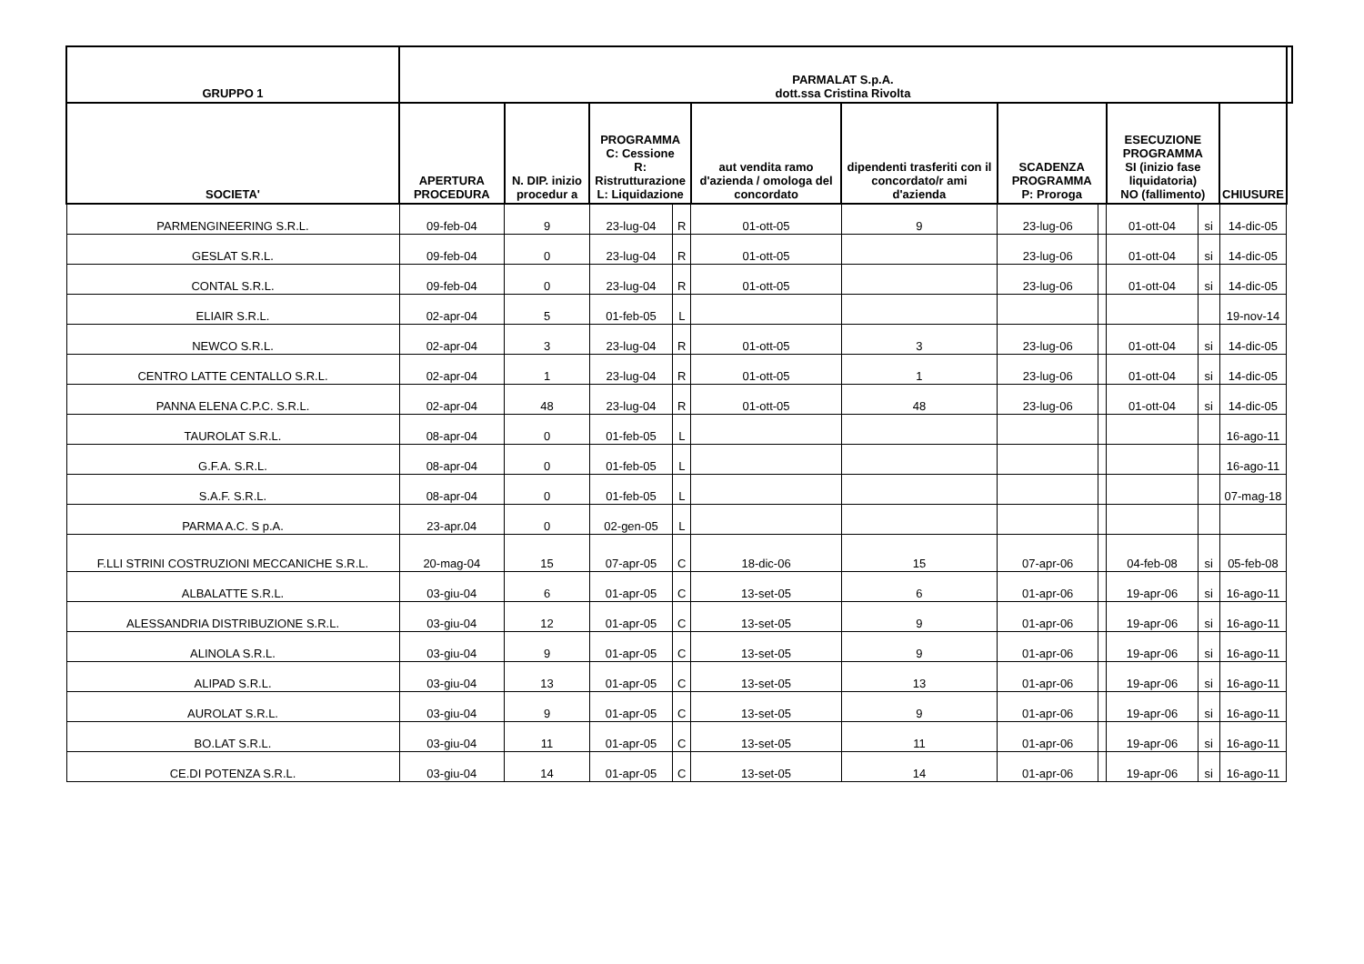| GRUPPO 1 | PARMALAT S.p.A. dott.ssa Cristina Rivolta | | | | | | | | | | | |
| --- | --- | --- | --- | --- | --- | --- | --- | --- | --- | --- | --- | --- |
| SOCIETA' | APERTURA PROCEDURA | N. DIP. inizio procedur a | PROGRAMMA C: Cessione R: Ristrutturazione L: Liquidazione | | aut vendita ramo d'azienda / omologa del concordato | dipendenti trasferiti con il concordato/r ami d'azienda | SCADENZA PROGRAMMA P: Proroga | | ESECUZIONE PROGRAMMA SI (inizio fase liquidatoria) NO (fallimento) | | CHIUSURE | |
| PARMENGINEERING S.R.L. | 09-feb-04 | 9 | 23-lug-04 | R | 01-ott-05 | 9 | 23-lug-06 | | 01-ott-04 | si | 14-dic-05 | |
| GESLAT S.R.L. | 09-feb-04 | 0 | 23-lug-04 | R | 01-ott-05 | | 23-lug-06 | | 01-ott-04 | si | 14-dic-05 | |
| CONTAL S.R.L. | 09-feb-04 | 0 | 23-lug-04 | R | 01-ott-05 | | 23-lug-06 | | 01-ott-04 | si | 14-dic-05 | |
| ELIAIR S.R.L. | 02-apr-04 | 5 | 01-feb-05 | L | | | | | | | 19-nov-14 | |
| NEWCO S.R.L. | 02-apr-04 | 3 | 23-lug-04 | R | 01-ott-05 | 3 | 23-lug-06 | | 01-ott-04 | si | 14-dic-05 | |
| CENTRO LATTE CENTALLO S.R.L. | 02-apr-04 | 1 | 23-lug-04 | R | 01-ott-05 | 1 | 23-lug-06 | | 01-ott-04 | si | 14-dic-05 | |
| PANNA ELENA C.P.C. S.R.L. | 02-apr-04 | 48 | 23-lug-04 | R | 01-ott-05 | 48 | 23-lug-06 | | 01-ott-04 | si | 14-dic-05 | |
| TAUROLAT S.R.L. | 08-apr-04 | 0 | 01-feb-05 | L | | | | | | | 16-ago-11 | |
| G.F.A. S.R.L. | 08-apr-04 | 0 | 01-feb-05 | L | | | | | | | 16-ago-11 | |
| S.A.F. S.R.L. | 08-apr-04 | 0 | 01-feb-05 | L | | | | | | | 07-mag-18 | |
| PARMA A.C. S p.A. | 23-apr.04 | 0 | 02-gen-05 | L | | | | | | | | |
| F.LLI STRINI COSTRUZIONI MECCANICHE S.R.L. | 20-mag-04 | 15 | 07-apr-05 | C | 18-dic-06 | 15 | 07-apr-06 | | 04-feb-08 | si | 05-feb-08 | |
| ALBALATTE S.R.L. | 03-giu-04 | 6 | 01-apr-05 | C | 13-set-05 | 6 | 01-apr-06 | | 19-apr-06 | si | 16-ago-11 | |
| ALESSANDRIA DISTRIBUZIONE S.R.L. | 03-giu-04 | 12 | 01-apr-05 | C | 13-set-05 | 9 | 01-apr-06 | | 19-apr-06 | si | 16-ago-11 | |
| ALINOLA S.R.L. | 03-giu-04 | 9 | 01-apr-05 | C | 13-set-05 | 9 | 01-apr-06 | | 19-apr-06 | si | 16-ago-11 | |
| ALIPAD S.R.L. | 03-giu-04 | 13 | 01-apr-05 | C | 13-set-05 | 13 | 01-apr-06 | | 19-apr-06 | si | 16-ago-11 | |
| AUROLAT S.R.L. | 03-giu-04 | 9 | 01-apr-05 | C | 13-set-05 | 9 | 01-apr-06 | | 19-apr-06 | si | 16-ago-11 | |
| BO.LAT S.R.L. | 03-giu-04 | 11 | 01-apr-05 | C | 13-set-05 | 11 | 01-apr-06 | | 19-apr-06 | si | 16-ago-11 | |
| CE.DI POTENZA S.R.L. | 03-giu-04 | 14 | 01-apr-05 | C | 13-set-05 | 14 | 01-apr-06 | | 19-apr-06 | si | 16-ago-11 | |